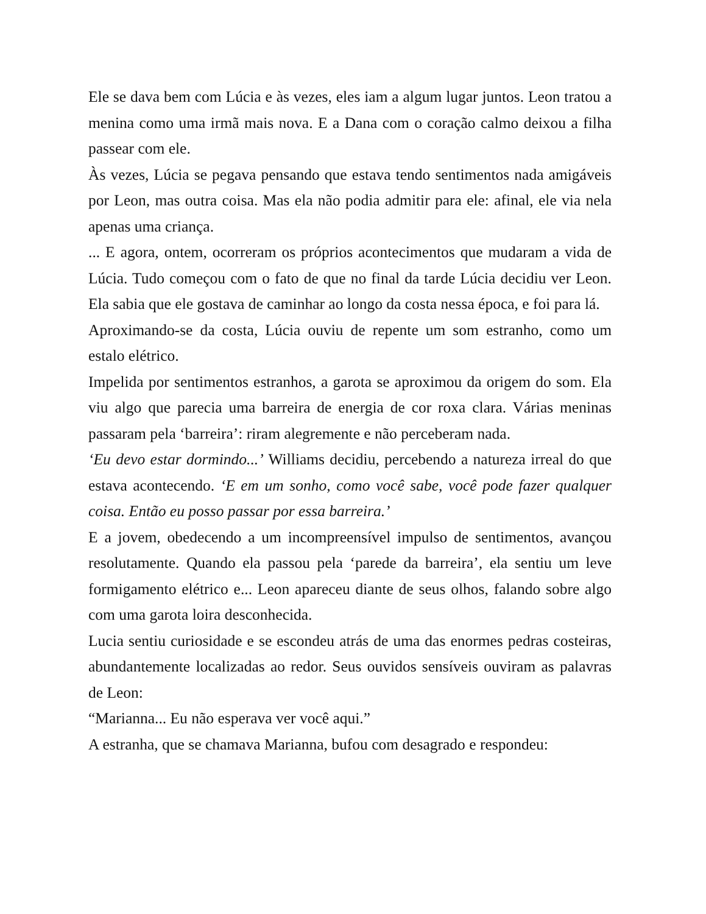Ele se dava bem com Lúcia e às vezes, eles iam a algum lugar juntos. Leon tratou a menina como uma irmã mais nova. E a Dana com o coração calmo deixou a filha passear com ele.
Às vezes, Lúcia se pegava pensando que estava tendo sentimentos nada amigáveis por Leon, mas outra coisa. Mas ela não podia admitir para ele: afinal, ele via nela apenas uma criança.
... E agora, ontem, ocorreram os próprios acontecimentos que mudaram a vida de Lúcia. Tudo começou com o fato de que no final da tarde Lúcia decidiu ver Leon. Ela sabia que ele gostava de caminhar ao longo da costa nessa época, e foi para lá.
Aproximando-se da costa, Lúcia ouviu de repente um som estranho, como um estalo elétrico.
Impelida por sentimentos estranhos, a garota se aproximou da origem do som. Ela viu algo que parecia uma barreira de energia de cor roxa clara. Várias meninas passaram pela ‘barreira’: riram alegremente e não perceberam nada.
‘Eu devo estar dormindo...’ Williams decidiu, percebendo a natureza irreal do que estava acontecendo. ‘E em um sonho, como você sabe, você pode fazer qualquer coisa. Então eu posso passar por essa barreira.’
E a jovem, obedecendo a um incompreensível impulso de sentimentos, avançou resolutamente. Quando ela passou pela ‘parede da barreira’, ela sentiu um leve formigamento elétrico e... Leon apareceu diante de seus olhos, falando sobre algo com uma garota loira desconhecida.
Lucia sentiu curiosidade e se escondeu atrás de uma das enormes pedras costeiras, abundantemente localizadas ao redor. Seus ouvidos sensíveis ouviram as palavras de Leon:
“Marianna... Eu não esperava ver você aqui.”
A estranha, que se chamava Marianna, bufou com desagrado e respondeu: